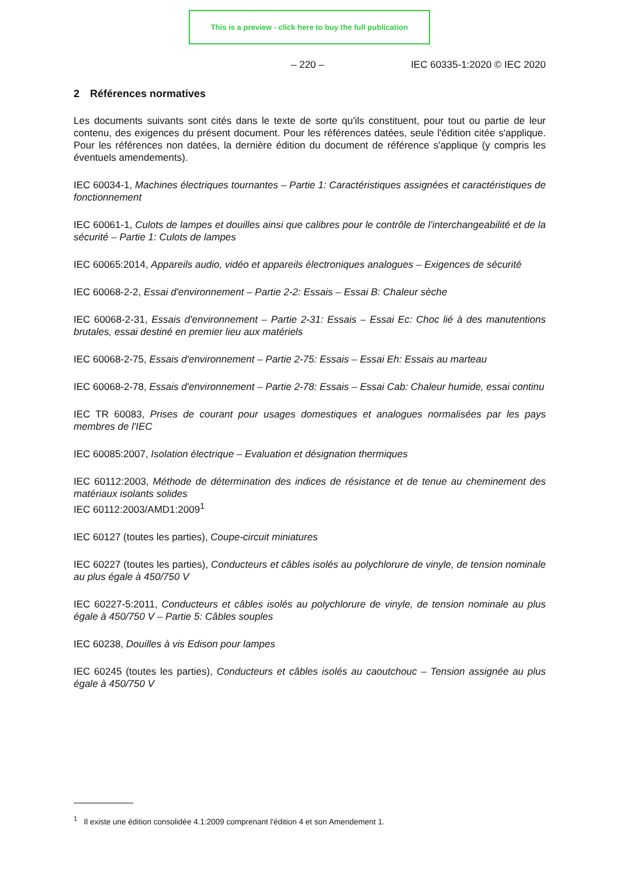This is a preview - click here to buy the full publication
– 220 – IEC 60335-1:2020 © IEC 2020
2 Références normatives
Les documents suivants sont cités dans le texte de sorte qu'ils constituent, pour tout ou partie de leur contenu, des exigences du présent document. Pour les références datées, seule l'édition citée s'applique. Pour les références non datées, la dernière édition du document de référence s'applique (y compris les éventuels amendements).
IEC 60034-1, Machines électriques tournantes – Partie 1: Caractéristiques assignées et caractéristiques de fonctionnement
IEC 60061-1, Culots de lampes et douilles ainsi que calibres pour le contrôle de l'interchangeabilité et de la sécurité – Partie 1: Culots de lampes
IEC 60065:2014, Appareils audio, vidéo et appareils électroniques analogues – Exigences de sécurité
IEC 60068-2-2, Essai d'environnement – Partie 2-2: Essais – Essai B: Chaleur sèche
IEC 60068-2-31, Essais d'environnement – Partie 2-31: Essais – Essai Ec: Choc lié à des manutentions brutales, essai destiné en premier lieu aux matériels
IEC 60068-2-75, Essais d'environnement – Partie 2-75: Essais – Essai Eh: Essais au marteau
IEC 60068-2-78, Essais d'environnement – Partie 2-78: Essais – Essai Cab: Chaleur humide, essai continu
IEC TR 60083, Prises de courant pour usages domestiques et analogues normalisées par les pays membres de l'IEC
IEC 60085:2007, Isolation électrique – Evaluation et désignation thermiques
IEC 60112:2003, Méthode de détermination des indices de résistance et de tenue au cheminement des matériaux isolants solides
IEC 60112:2003/AMD1:2009<sup>1</sup>
IEC 60127 (toutes les parties), Coupe-circuit miniatures
IEC 60227 (toutes les parties), Conducteurs et câbles isolés au polychlorure de vinyle, de tension nominale au plus égale à 450/750 V
IEC 60227-5:2011, Conducteurs et câbles isolés au polychlorure de vinyle, de tension nominale au plus égale à 450/750 V – Partie 5: Câbles souples
IEC 60238, Douilles à vis Edison pour lampes
IEC 60245 (toutes les parties), Conducteurs et câbles isolés au caoutchouc – Tension assignée au plus égale à 450/750 V
<sup>1</sup> Il existe une édition consolidée 4.1:2009 comprenant l'édition 4 et son Amendement 1.